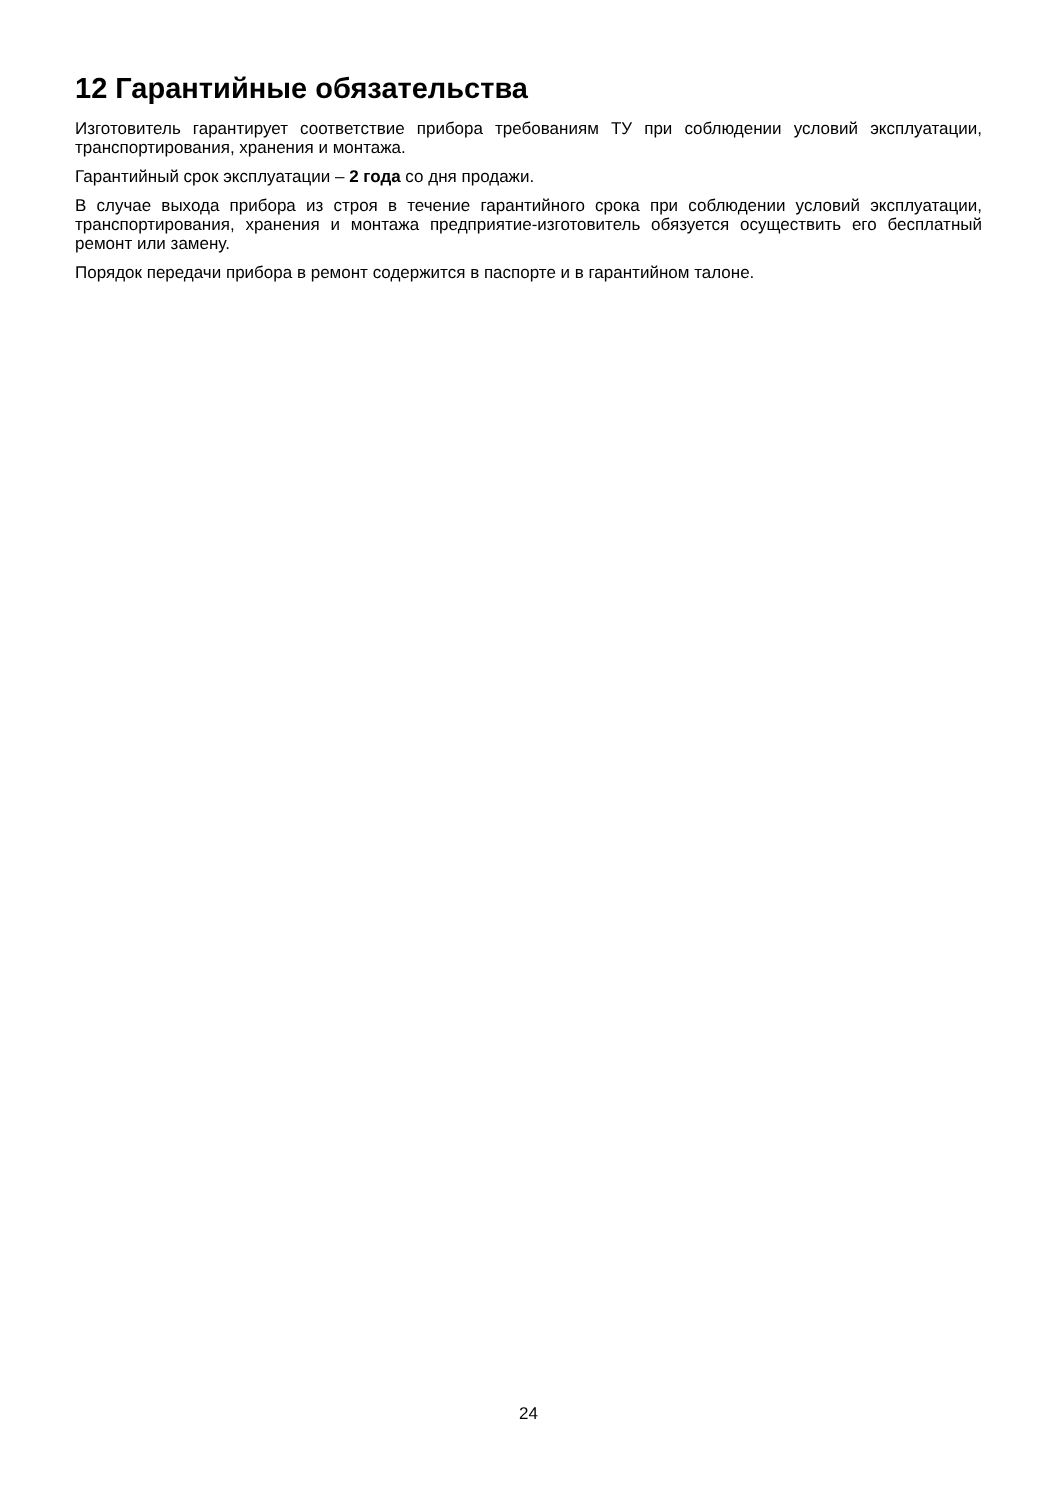12 Гарантийные обязательства
Изготовитель гарантирует соответствие прибора требованиям ТУ при соблюдении условий эксплуатации, транспортирования, хранения и монтажа.
Гарантийный срок эксплуатации – 2 года со дня продажи.
В случае выхода прибора из строя в течение гарантийного срока при соблюдении условий эксплуатации, транспортирования, хранения и монтажа предприятие-изготовитель обязуется осуществить его бесплатный ремонт или замену.
Порядок передачи прибора в ремонт содержится в паспорте и в гарантийном талоне.
24